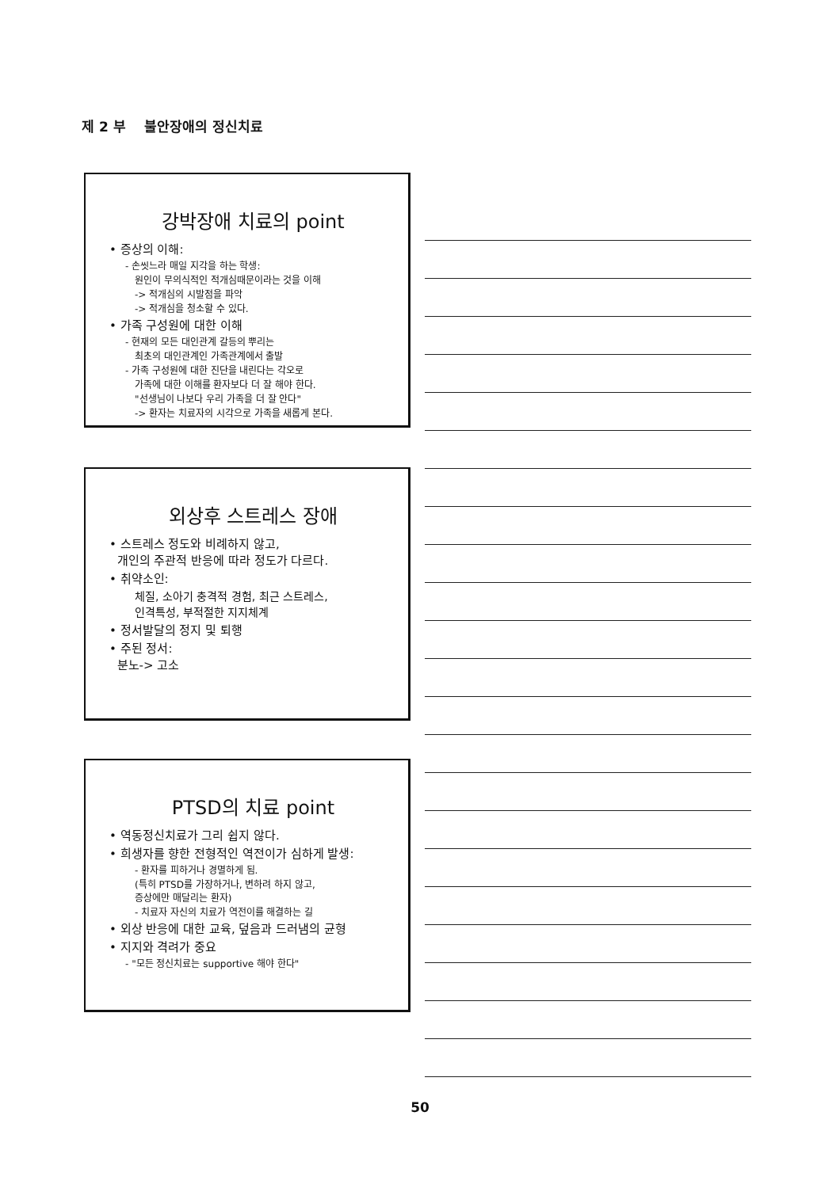제 2 부 불안장애의 정신치료
강박장애 치료의 point
• 증상의 이해:
- 손씻느라 매일 지각을 하는 학생:
원인이 무의식적인 적개심때문이라는 것을 이해
-> 적개심의 시발점을 파악
-> 적개심을 청소할 수 있다.
• 가족 구성원에 대한 이해
- 현재의 모든 대인관계 갈등의 뿌리는
최초의 대인관계인 가족관계에서 출발
- 가족 구성원에 대한 진단을 내린다는 각오로
가족에 대한 이해를 환자보다 더 잘 해야 한다.
"선생님이 나보다 우리 가족을 더 잘 안다"
-> 환자는 치료자의 시각으로 가족을 새롭게 본다.
외상후 스트레스 장애
• 스트레스 정도와 비례하지 않고,
개인의 주관적 반응에 따라 정도가 다르다.
• 취약소인:
체질, 소아기 충격적 경험, 최근 스트레스,
인격특성, 부적절한 지지체계
• 정서발달의 정지 및 퇴행
• 주된 정서:
분노-> 고소
PTSD의 치료 point
• 역동정신치료가 그리 쉽지 않다.
• 희생자를 향한 전형적인 역전이가 심하게 발생:
- 환자를 피하거나 경멸하게 됨.
(특히 PTSD를 가장하거나, 변하려 하지 않고,
증상에만 매달리는 환자)
- 치료자 자신의 치료가 역전이를 해결하는 길
• 외상 반응에 대한 교육, 덮음과 드러냄의 균형
• 지지와 격려가 중요
- "모든 정신치료는 supportive 해야 한다"
50